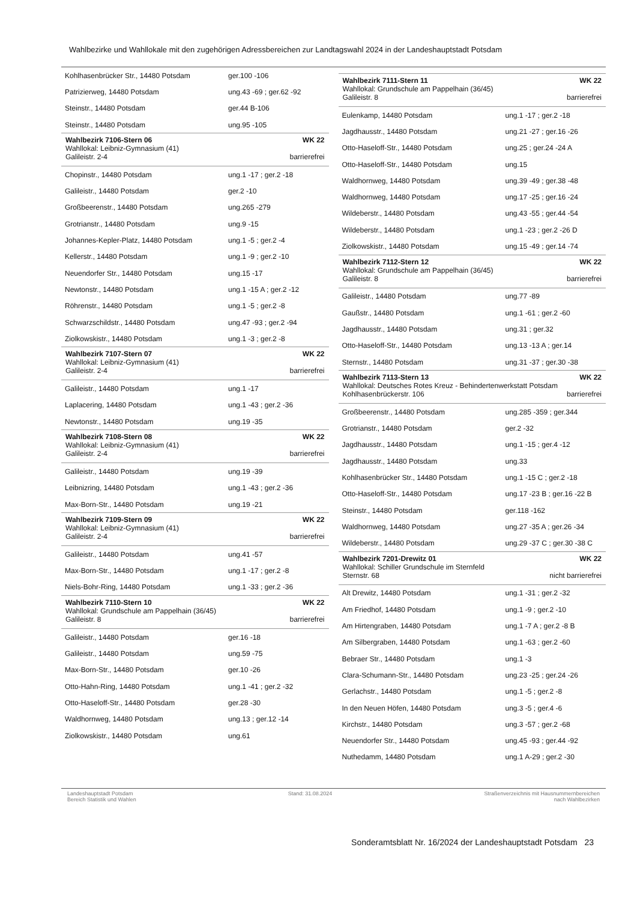Wahlbezirke und Wahllokale mit den zugehörigen Adressbereichen zur Landtagswahl 2024 in der Landeshauptstadt Potsdam
| Kohlhasenbrücker Str., 14480 Potsdam | ger.100 -106 |
| Patrizierweg, 14480 Potsdam | ung.43 -69 ; ger.62 -92 |
| Steinstr., 14480 Potsdam | ger.44 B-106 |
| Steinstr., 14480 Potsdam | ung.95 -105 |
Wahlbezirk 7106-Stern 06 WK 22
Wahllokal: Leibniz-Gymnasium (41)
Galileistr. 2-4 barrierefrei
| Chopinstr., 14480 Potsdam | ung.1 -17 ; ger.2 -18 |
| Galileistr., 14480 Potsdam | ger.2 -10 |
| Großbeerenstr., 14480 Potsdam | ung.265 -279 |
| Grotrianstr., 14480 Potsdam | ung.9 -15 |
| Johannes-Kepler-Platz, 14480 Potsdam | ung.1 -5 ; ger.2 -4 |
| Kellerstr., 14480 Potsdam | ung.1 -9 ; ger.2 -10 |
| Neuendorfer Str., 14480 Potsdam | ung.15 -17 |
| Newtonstr., 14480 Potsdam | ung.1 -15 A ; ger.2 -12 |
| Röhrenstr., 14480 Potsdam | ung.1 -5 ; ger.2 -8 |
| Schwarzschildstr., 14480 Potsdam | ung.47 -93 ; ger.2 -94 |
| Ziolkowskistr., 14480 Potsdam | ung.1 -3 ; ger.2 -8 |
Wahlbezirk 7107-Stern 07 WK 22
Wahllokal: Leibniz-Gymnasium (41)
Galileistr. 2-4 barrierefrei
| Galileistr., 14480 Potsdam | ung.1 -17 |
| Laplacering, 14480 Potsdam | ung.1 -43 ; ger.2 -36 |
| Newtonstr., 14480 Potsdam | ung.19 -35 |
Wahlbezirk 7108-Stern 08 WK 22
Wahllokal: Leibniz-Gymnasium (41)
Galileistr. 2-4 barrierefrei
| Galileistr., 14480 Potsdam | ung.19 -39 |
| Leibnizring, 14480 Potsdam | ung.1 -43 ; ger.2 -36 |
| Max-Born-Str., 14480 Potsdam | ung.19 -21 |
Wahlbezirk 7109-Stern 09 WK 22
Wahllokal: Leibniz-Gymnasium (41)
Galileistr. 2-4 barrierefrei
| Galileistr., 14480 Potsdam | ung.41 -57 |
| Max-Born-Str., 14480 Potsdam | ung.1 -17 ; ger.2 -8 |
| Niels-Bohr-Ring, 14480 Potsdam | ung.1 -33 ; ger.2 -36 |
Wahlbezirk 7110-Stern 10 WK 22
Wahllokal: Grundschule am Pappelhain (36/45)
Galileistr. 8 barrierefrei
| Galileistr., 14480 Potsdam | ger.16 -18 |
| Galileistr., 14480 Potsdam | ung.59 -75 |
| Max-Born-Str., 14480 Potsdam | ger.10 -26 |
| Otto-Hahn-Ring, 14480 Potsdam | ung.1 -41 ; ger.2 -32 |
| Otto-Haseloff-Str., 14480 Potsdam | ger.28 -30 |
| Waldhornweg, 14480 Potsdam | ung.13 ; ger.12 -14 |
| Ziolkowskistr., 14480 Potsdam | ung.61 |
Wahlbezirk 7111-Stern 11 WK 22
Wahllokal: Grundschule am Pappelhain (36/45)
Galileistr. 8 barrierefrei
| Eulenkamp, 14480 Potsdam | ung.1 -17 ; ger.2 -18 |
| Jagdhausstr., 14480 Potsdam | ung.21 -27 ; ger.16 -26 |
| Otto-Haseloff-Str., 14480 Potsdam | ung.25 ; ger.24 -24 A |
| Otto-Haseloff-Str., 14480 Potsdam | ung.15 |
| Waldhornweg, 14480 Potsdam | ung.39 -49 ; ger.38 -48 |
| Waldhornweg, 14480 Potsdam | ung.17 -25 ; ger.16 -24 |
| Wildeberstr., 14480 Potsdam | ung.43 -55 ; ger.44 -54 |
| Wildeberstr., 14480 Potsdam | ung.1 -23 ; ger.2 -26 D |
| Ziolkowskistr., 14480 Potsdam | ung.15 -49 ; ger.14 -74 |
Wahlbezirk 7112-Stern 12 WK 22
Wahllokal: Grundschule am Pappelhain (36/45)
Galileistr. 8 barrierefrei
| Galileistr., 14480 Potsdam | ung.77 -89 |
| Gaußstr., 14480 Potsdam | ung.1 -61 ; ger.2 -60 |
| Jagdhausstr., 14480 Potsdam | ung.31 ; ger.32 |
| Otto-Haseloff-Str., 14480 Potsdam | ung.13 -13 A ; ger.14 |
| Sternstr., 14480 Potsdam | ung.31 -37 ; ger.30 -38 |
Wahlbezirk 7113-Stern 13 WK 22
Wahllokal: Deutsches Rotes Kreuz - Behindertenwerkstatt Potsdam
Kohlhasenbrückerstr. 106 barrierefrei
| Großbeerenstr., 14480 Potsdam | ung.285 -359 ; ger.344 |
| Grotrianstr., 14480 Potsdam | ger.2 -32 |
| Jagdhausstr., 14480 Potsdam | ung.1 -15 ; ger.4 -12 |
| Jagdhausstr., 14480 Potsdam | ung.33 |
| Kohlhasenbrücker Str., 14480 Potsdam | ung.1 -15 C ; ger.2 -18 |
| Otto-Haseloff-Str., 14480 Potsdam | ung.17 -23 B ; ger.16 -22 B |
| Steinstr., 14480 Potsdam | ger.118 -162 |
| Waldhornweg, 14480 Potsdam | ung.27 -35 A ; ger.26 -34 |
| Wildeberstr., 14480 Potsdam | ung.29 -37 C ; ger.30 -38 C |
Wahlbezirk 7201-Drewitz 01 WK 22
Wahllokal: Schiller Grundschule im Sternfeld
Sternstr. 68 nicht barrierefrei
| Alt Drewitz, 14480 Potsdam | ung.1 -31 ; ger.2 -32 |
| Am Friedhof, 14480 Potsdam | ung.1 -9 ; ger.2 -10 |
| Am Hirtengraben, 14480 Potsdam | ung.1 -7 A ; ger.2 -8 B |
| Am Silbergraben, 14480 Potsdam | ung.1 -63 ; ger.2 -60 |
| Bebraer Str., 14480 Potsdam | ung.1 -3 |
| Clara-Schumann-Str., 14480 Potsdam | ung.23 -25 ; ger.24 -26 |
| Gerlachstr., 14480 Potsdam | ung.1 -5 ; ger.2 -8 |
| In den Neuen Höfen, 14480 Potsdam | ung.3 -5 ; ger.4 -6 |
| Kirchstr., 14480 Potsdam | ung.3 -57 ; ger.2 -68 |
| Neuendorfer Str., 14480 Potsdam | ung.45 -93 ; ger.44 -92 |
| Nuthedamm, 14480 Potsdam | ung.1 A-29 ; ger.2 -30 |
Landeshauptstadt Potsdam
Bereich Statistik und Wahlen
Stand: 31.08.2024 Straßenverzeichnis mit Hausnummernbereichen
nach Wahlbezirken
Sonderamtsblatt Nr. 16/2024 der Landeshauptstadt Potsdam 23